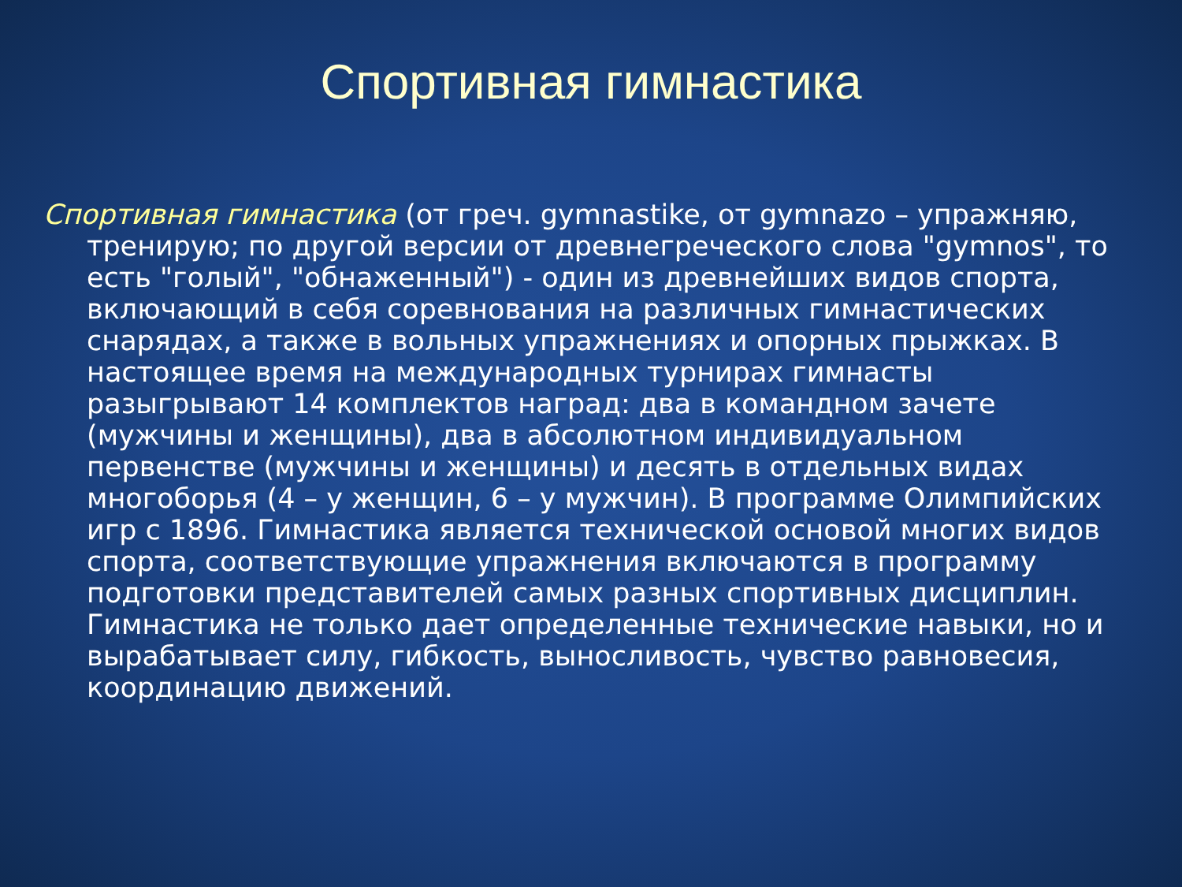Спортивная гимнастика
Спортивная гимнастика (от греч. gymnastike, от gymnazo – упражняю, тренирую; по другой версии от древнегреческого слова "gymnos", то есть "голый", "обнаженный") - один из древнейших видов спорта, включающий в себя соревнования на различных гимнастических снарядах, а также в вольных упражнениях и опорных прыжках. В настоящее время на международных турнирах гимнасты разыгрывают 14 комплектов наград: два в командном зачете (мужчины и женщины), два в абсолютном индивидуальном первенстве (мужчины и женщины) и десять в отдельных видах многоборья (4 – у женщин, 6 – у мужчин). В программе Олимпийских игр с 1896. Гимнастика является технической основой многих видов спорта, соответствующие упражнения включаются в программу подготовки представителей самых разных спортивных дисциплин. Гимнастика не только дает определенные технические навыки, но и вырабатывает силу, гибкость, выносливость, чувство равновесия, координацию движений.